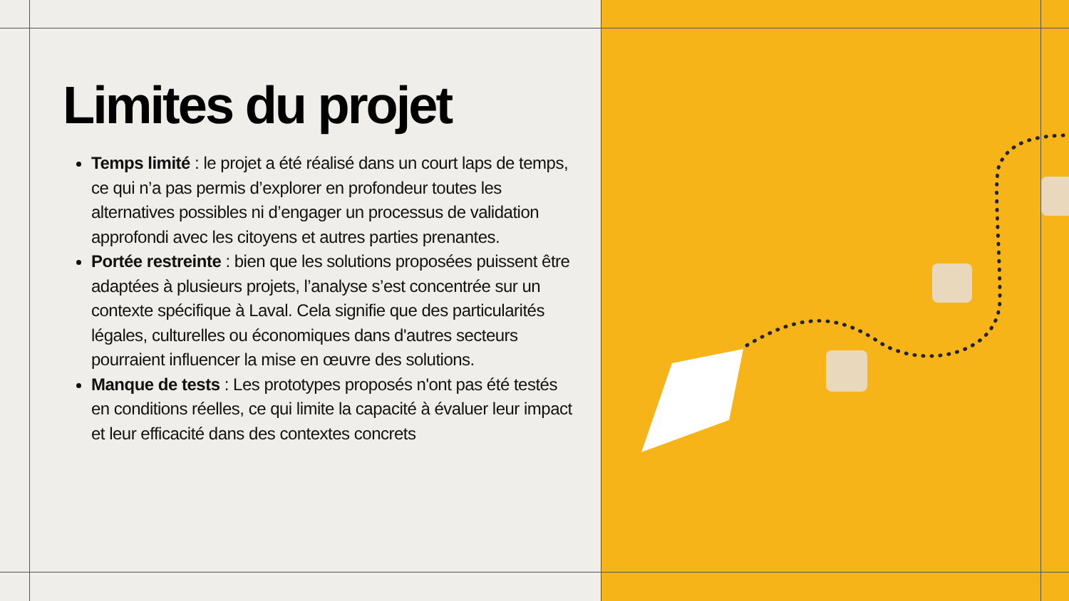Limites du projet
Temps limité : le projet a été réalisé dans un court laps de temps, ce qui n’a pas permis d’explorer en profondeur toutes les alternatives possibles ni d’engager un processus de validation approfondi avec les citoyens et autres parties prenantes.
Portée restreinte : bien que les solutions proposées puissent être adaptées à plusieurs projets, l’analyse s’est concentrée sur un contexte spécifique à Laval. Cela signifie que des particularités légales, culturelles ou économiques dans d'autres secteurs pourraient influencer la mise en œuvre des solutions.
Manque de tests : Les prototypes proposés n'ont pas été testés en conditions réelles, ce qui limite la capacité à évaluer leur impact et leur efficacité dans des contextes concrets